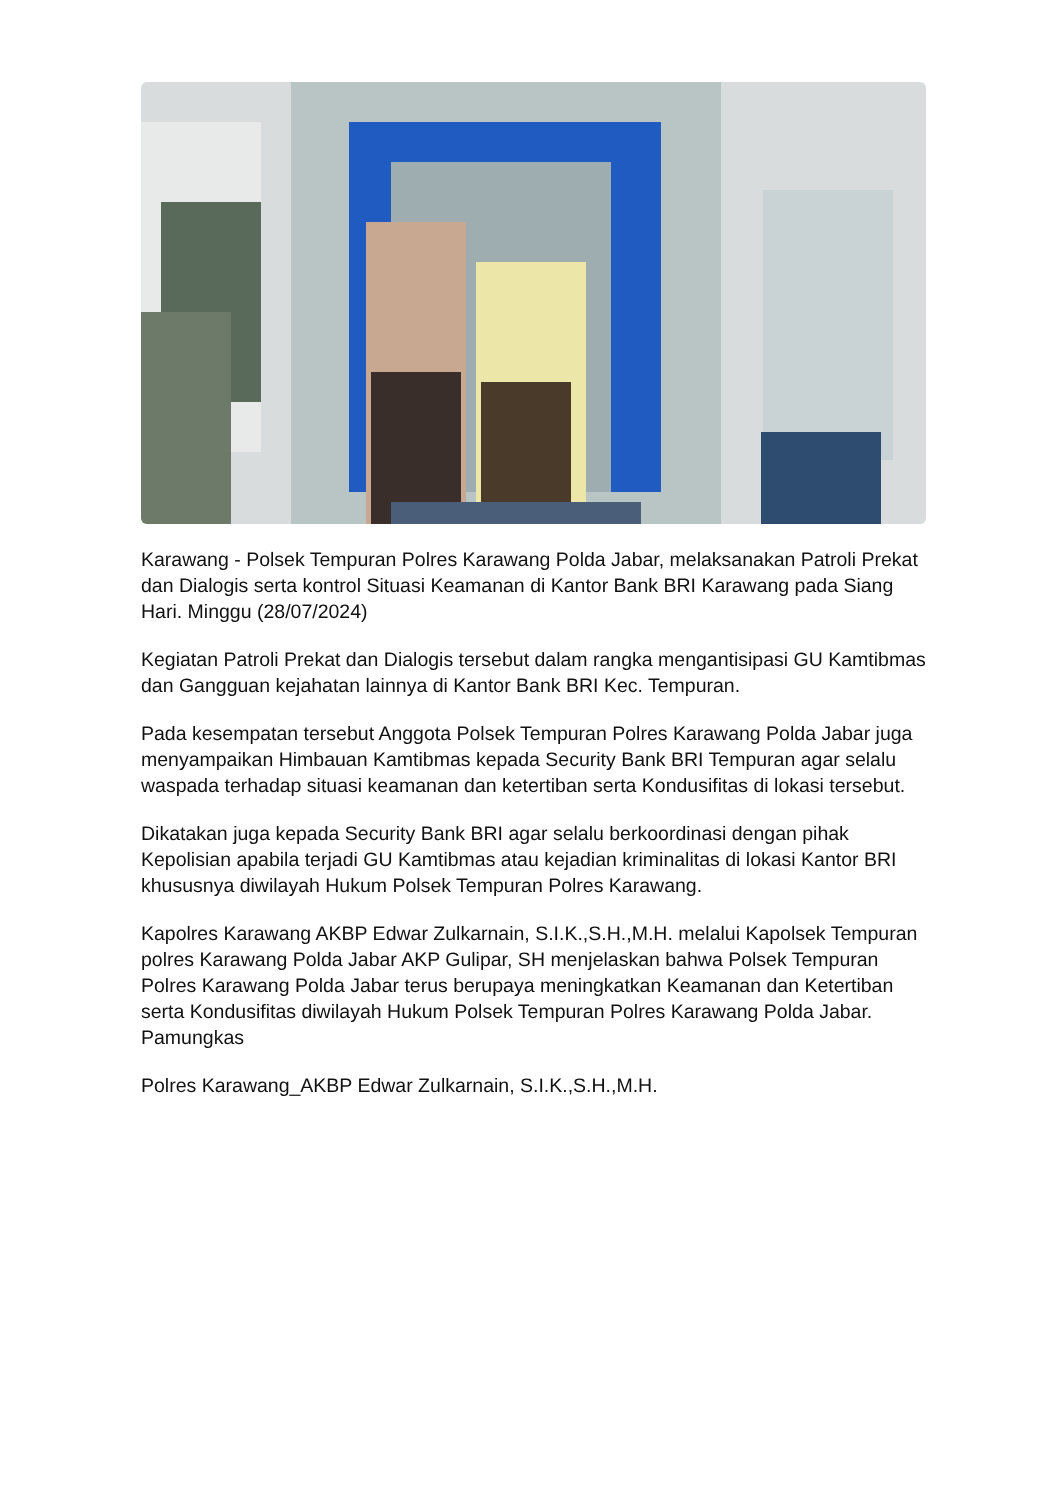Karawang - Polsek Tempuran Polres Karawang Polda Jabar, melaksanakan Patroli Prekat dan Dialogis serta kontrol Situasi Keamanan di Kantor Bank BRI Karawang pada Siang Hari. Minggu (28/07/2024)
Kegiatan Patroli Prekat dan Dialogis tersebut dalam rangka mengantisipasi GU Kamtibmas dan Gangguan kejahatan lainnya di Kantor Bank BRI Kec. Tempuran.
Pada kesempatan tersebut Anggota Polsek Tempuran Polres Karawang Polda Jabar juga menyampaikan Himbauan Kamtibmas kepada Security Bank BRI Tempuran agar selalu waspada terhadap situasi keamanan dan ketertiban serta Kondusifitas di lokasi tersebut.
Dikatakan juga kepada Security Bank BRI agar selalu berkoordinasi dengan pihak Kepolisian apabila terjadi GU Kamtibmas atau kejadian kriminalitas di lokasi Kantor BRI khususnya diwilayah Hukum Polsek Tempuran Polres Karawang.
Kapolres Karawang AKBP Edwar Zulkarnain, S.I.K.,S.H.,M.H. melalui Kapolsek Tempuran polres Karawang Polda Jabar AKP Gulipar, SH menjelaskan bahwa Polsek Tempuran Polres Karawang Polda Jabar terus berupaya meningkatkan Keamanan dan Ketertiban serta Kondusifitas diwilayah Hukum Polsek Tempuran Polres Karawang Polda Jabar. Pamungkas
Polres Karawang_AKBP Edwar Zulkarnain, S.I.K.,S.H.,M.H.